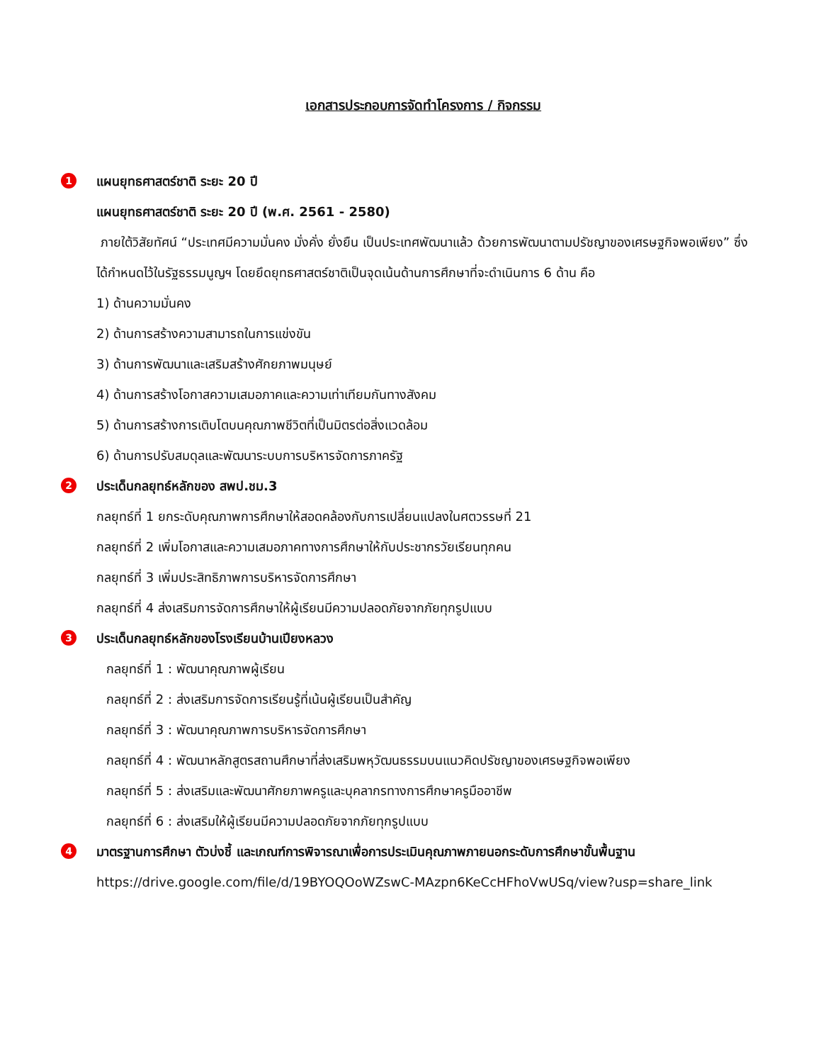เอกสารประกอบการจัดทำโครงการ / กิจกรรม
1 แผนยุทธศาสตร์ชาติ ระยะ 20 ปี
แผนยุทธศาสตร์ชาติ ระยะ 20 ปี (พ.ศ. 2561 - 2580)
ภายใต้วิสัยทัศน์ “ประเทศมีความมั่นคง มั่งคั่ง ยั่งยืน เป็นประเทศพัฒนาแล้ว ด้วยการพัฒนาตามปรัชญาของเศรษฐกิจพอเพียง” ซึ่งได้กำหนดไว้ในรัฐธรรมนูญฯ โดยยึดยุทธศาสตร์ชาติเป็นจุดเน้นด้านการศึกษาที่จะดำเนินการ 6 ด้าน คือ
1) ด้านความมั่นคง
2) ด้านการสร้างความสามารถในการแข่งขัน
3) ด้านการพัฒนาและเสริมสร้างศักยภาพมนุษย์
4) ด้านการสร้างโอกาสความเสมอภาคและความเท่าเทียมกันทางสังคม
5) ด้านการสร้างการเติบโตบนคุณภาพชีวิตที่เป็นมิตรต่อสิ่งแวดล้อม
6) ด้านการปรับสมดุลและพัฒนาระบบการบริหารจัดการภาครัฐ
2 ประเด็นกลยุทธ์หลักของ สพป.ชม.3
กลยุทธ์ที่ 1 ยกระดับคุณภาพการศึกษาให้สอดคล้องกับการเปลี่ยนแปลงในศตวรรษที่ 21
กลยุทธ์ที่ 2 เพิ่มโอกาสและความเสมอภาคทางการศึกษาให้กับประชากรวัยเรียนทุกคน
กลยุทธ์ที่ 3 เพิ่มประสิทธิภาพการบริหารจัดการศึกษา
กลยุทธ์ที่ 4 ส่งเสริมการจัดการศึกษาให้ผู้เรียนมีความปลอดภัยจากภัยทุกรูปแบบ
3 ประเด็นกลยุทธ์หลักของโรงเรียนบ้านเปียงหลวง
กลยุทธ์ที่ 1 : พัฒนาคุณภาพผู้เรียน
กลยุทธ์ที่ 2 : ส่งเสริมการจัดการเรียนรู้ที่เน้นผู้เรียนเป็นสำคัญ
กลยุทธ์ที่ 3 : พัฒนาคุณภาพการบริหารจัดการศึกษา
กลยุทธ์ที่ 4 : พัฒนาหลักสูตรสถานศึกษาที่ส่งเสริมพหุวัฒนธรรมบนแนวคิดปรัชญาของเศรษฐกิจพอเพียง
กลยุทธ์ที่ 5 : ส่งเสริมและพัฒนาศักยภาพครูและบุคลากรทางการศึกษาครูมืออาชีพ
กลยุทธ์ที่ 6 : ส่งเสริมให้ผู้เรียนมีความปลอดภัยจากภัยทุกรูปแบบ
4 มาตรฐานการศึกษา ตัวบ่งชี้ และเกณฑ์การพิจารณาเพื่อการประเมินคุณภาพภายนอกระดับการศึกษาขั้นพื้นฐาน
https://drive.google.com/file/d/19BYOQOoWZswC-MAzpn6KeCcHFhoVwUSq/view?usp=share_link